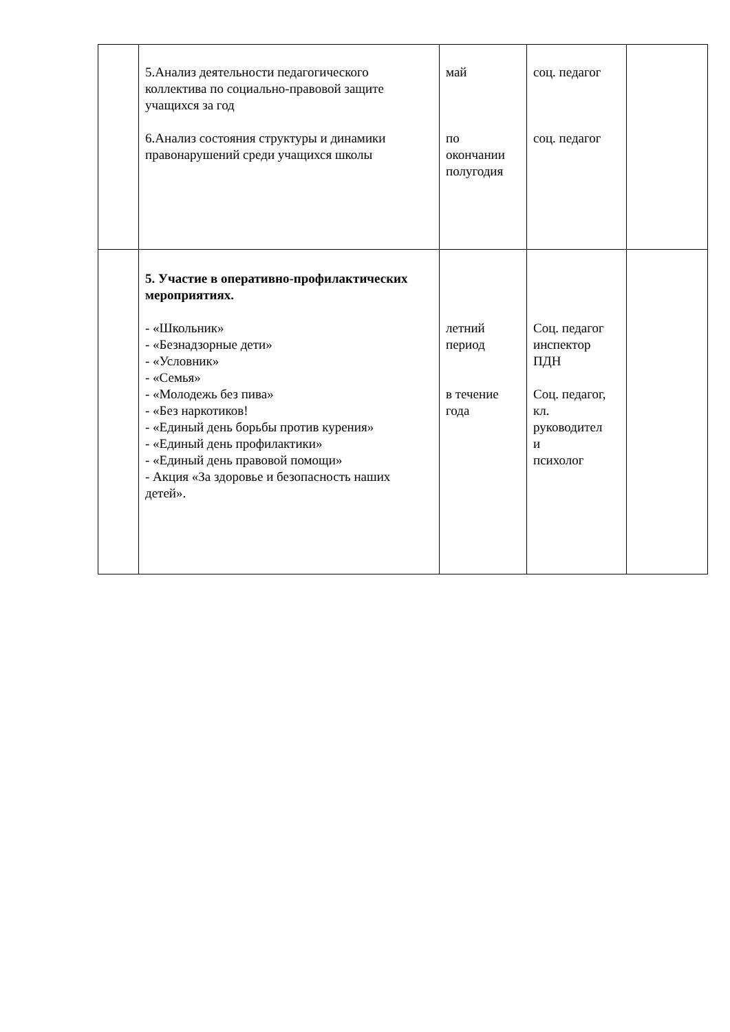| | 5.Анализ деятельности педагогического коллектива по социально-правовой защите учащихся за год 6.Анализ состояния структуры и динамики правонарушений среди учащихся школы | май по окончании полугодия | соц. педагог соц. педагог | |
| | 5. Участие в оперативно-профилактических мероприятиях. - «Школьник» - «Безнадзорные дети» - «Условник» - «Семья» - «Молодежь без пива» - «Без наркотиков! - «Единый день борьбы против курения» - «Единый день профилактики» - «Единый день правовой помощи» - Акция «За здоровье и безопасность наших детей». | летний период в течение года | Соц. педагог инспектор ПДН Соц. педагог, кл. руководител и психолог | |